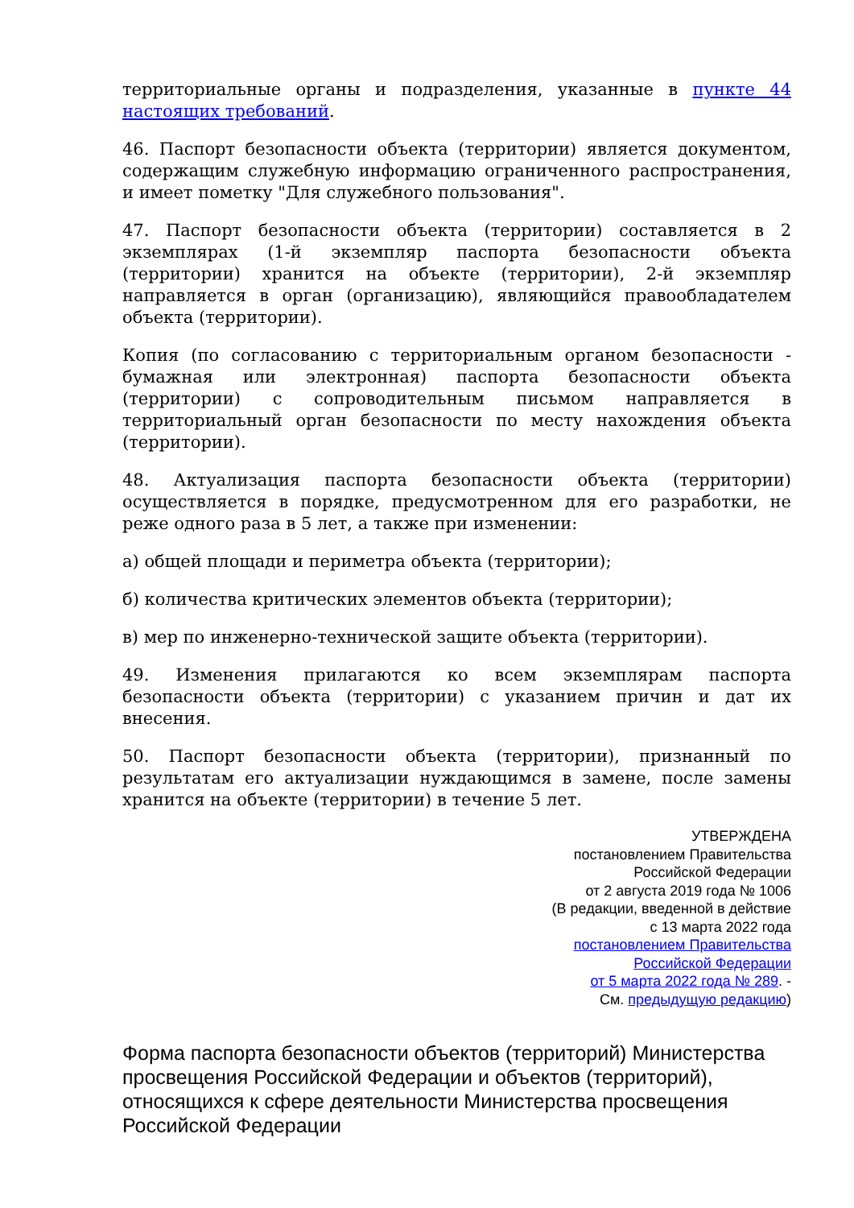территориальные органы и подразделения, указанные в пункте 44 настоящих требований.
46. Паспорт безопасности объекта (территории) является документом, содержащим служебную информацию ограниченного распространения, и имеет пометку "Для служебного пользования".
47. Паспорт безопасности объекта (территории) составляется в 2 экземплярах (1-й экземпляр паспорта безопасности объекта (территории) хранится на объекте (территории), 2-й экземпляр направляется в орган (организацию), являющийся правообладателем объекта (территории).
Копия (по согласованию с территориальным органом безопасности - бумажная или электронная) паспорта безопасности объекта (территории) с сопроводительным письмом направляется в территориальный орган безопасности по месту нахождения объекта (территории).
48. Актуализация паспорта безопасности объекта (территории) осуществляется в порядке, предусмотренном для его разработки, не реже одного раза в 5 лет, а также при изменении:
а) общей площади и периметра объекта (территории);
б) количества критических элементов объекта (территории);
в) мер по инженерно-технической защите объекта (территории).
49. Изменения прилагаются ко всем экземплярам паспорта безопасности объекта (территории) с указанием причин и дат их внесения.
50. Паспорт безопасности объекта (территории), признанный по результатам его актуализации нуждающимся в замене, после замены хранится на объекте (территории) в течение 5 лет.
УТВЕРЖДЕНА
постановлением Правительства
Российской Федерации
от 2 августа 2019 года № 1006
(В редакции, введенной в действие
с 13 марта 2022 года
постановлением Правительства
Российской Федерации
от 5 марта 2022 года № 289. -
См. предыдущую редакцию)
Форма паспорта безопасности объектов (территорий) Министерства просвещения Российской Федерации и объектов (территорий), относящихся к сфере деятельности Министерства просвещения Российской Федерации